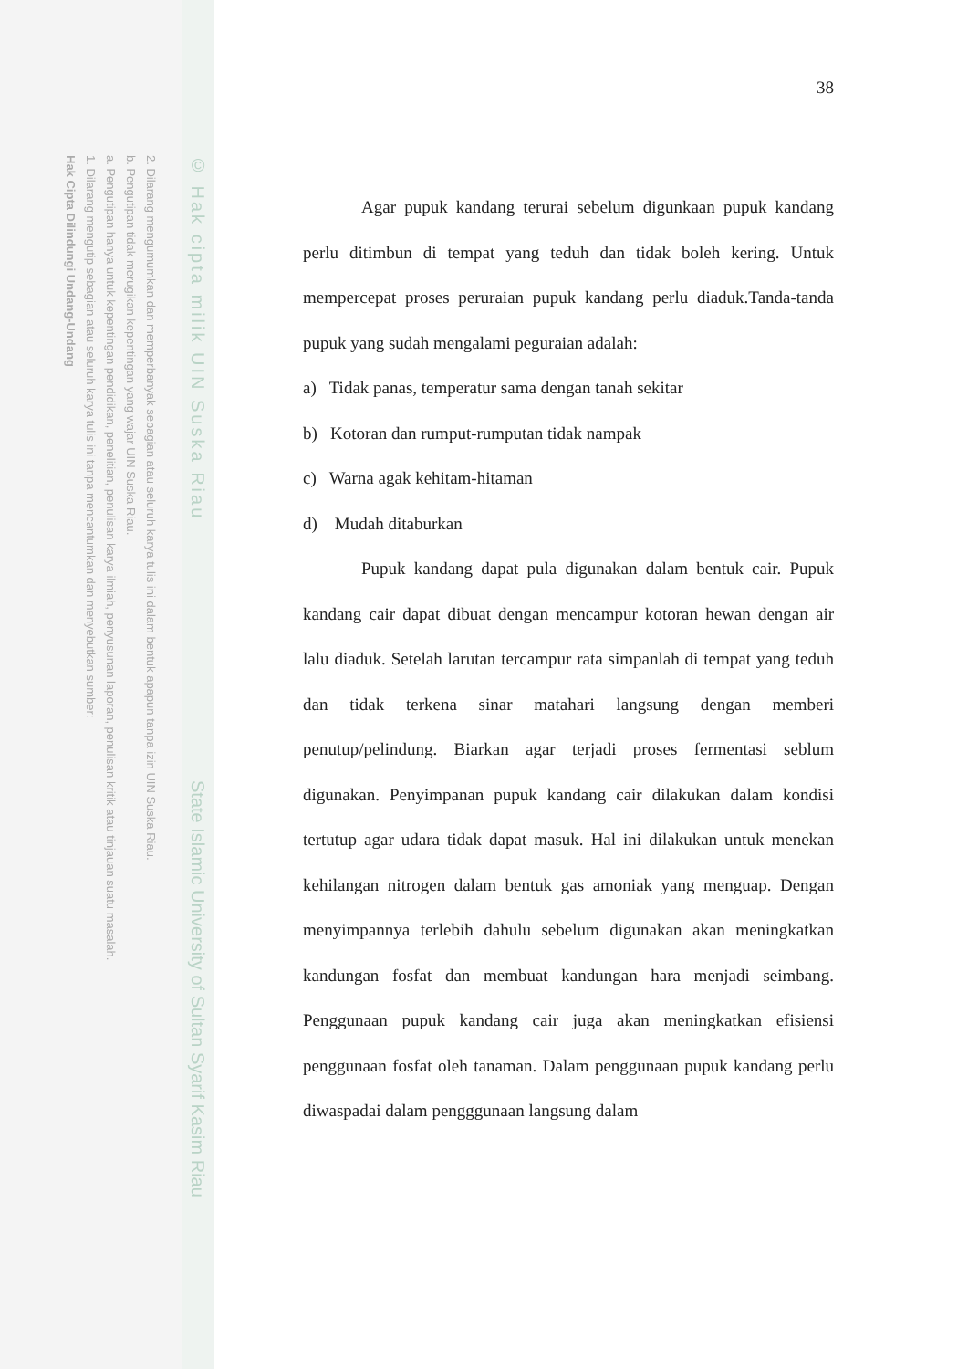© Hak cipta milik UIN Suska Riau
State Islamic University of Sultan Syarif Kasim Riau
Hak Cipta Dilindungi Undang-Undang
1. Dilarang mengutip sebagian atau seluruh karya tulis ini tanpa mencantumkan dan menyebutkan sumber:
a. Pengutipan hanya untuk kepentingan pendidikan, penelitian, penulisan karya ilmiah, penyusunan laporan, penulisan kritik atau tinjauan suatu masalah.
b. Pengutipan tidak merugikan kepentingan yang wajar UIN Suska Riau.
2. Dilarang mengumumkan dan memperbanyak sebagian atau seluruh karya tulis ini dalam bentuk apapun tanpa izin UIN Suska Riau.
38
Agar pupuk kandang terurai sebelum digunkaan pupuk kandang perlu ditimbun di tempat yang teduh dan tidak boleh kering. Untuk mempercepat proses peruraian pupuk kandang perlu diaduk.Tanda-tanda pupuk yang sudah mengalami peguraian adalah:
a) Tidak panas, temperatur sama dengan tanah sekitar
b) Kotoran dan rumput-rumputan tidak nampak
c) Warna agak kehitam-hitaman
d) Mudah ditaburkan
Pupuk kandang dapat pula digunakan dalam bentuk cair. Pupuk kandang cair dapat dibuat dengan mencampur kotoran hewan dengan air lalu diaduk. Setelah larutan tercampur rata simpanlah di tempat yang teduh dan tidak terkena sinar matahari langsung dengan memberi penutup/pelindung. Biarkan agar terjadi proses fermentasi seblum digunakan. Penyimpanan pupuk kandang cair dilakukan dalam kondisi tertutup agar udara tidak dapat masuk. Hal ini dilakukan untuk menekan kehilangan nitrogen dalam bentuk gas amoniak yang menguap. Dengan menyimpannya terlebih dahulu sebelum digunakan akan meningkatkan kandungan fosfat dan membuat kandungan hara menjadi seimbang. Penggunaan pupuk kandang cair juga akan meningkatkan efisiensi penggunaan fosfat oleh tanaman. Dalam penggunaan pupuk kandang perlu diwaspadai dalam pengggunaan langsung dalam